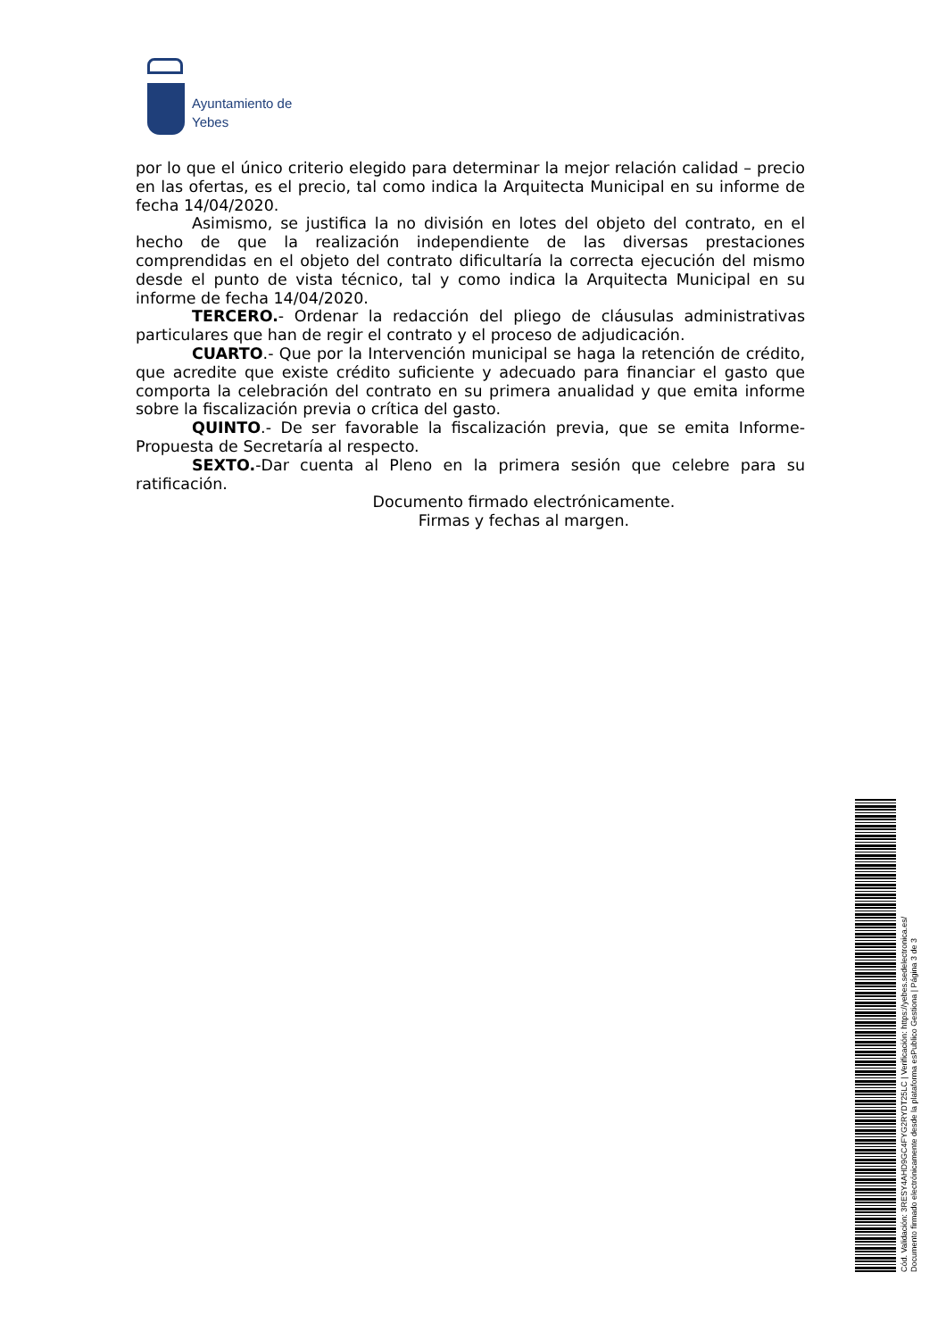Ayuntamiento de
Yebes
por lo que el único criterio elegido para determinar la mejor relación calidad – precio en las ofertas, es el precio, tal como indica la Arquitecta Municipal en su informe de fecha 14/04/2020.
Asimismo, se justifica la no división en lotes del objeto del contrato, en el hecho de que la realización independiente de las diversas prestaciones comprendidas en el objeto del contrato dificultaría la correcta ejecución del mismo desde el punto de vista técnico, tal y como indica la Arquitecta Municipal en su informe de fecha 14/04/2020.
TERCERO.- Ordenar la redacción del pliego de cláusulas administrativas particulares que han de regir el contrato y el proceso de adjudicación.
CUARTO.- Que por la Intervención municipal se haga la retención de crédito, que acredite que existe crédito suficiente y adecuado para financiar el gasto que comporta la celebración del contrato en su primera anualidad y que emita informe sobre la fiscalización previa o crítica del gasto.
QUINTO.- De ser favorable la fiscalización previa, que se emita Informe-Propuesta de Secretaría al respecto.
SEXTO.-Dar cuenta al Pleno en la primera sesión que celebre para su ratificación.
Documento firmado electrónicamente.
Firmas y fechas al margen.
Cód. Validación: 3RESY4AHD9GC4FYG2RYDT25LC | Verificación: https://yebes.sedelectronica.es/
Documento firmado electrónicamente desde la plataforma esPublico Gestiona | Página 3 de 3